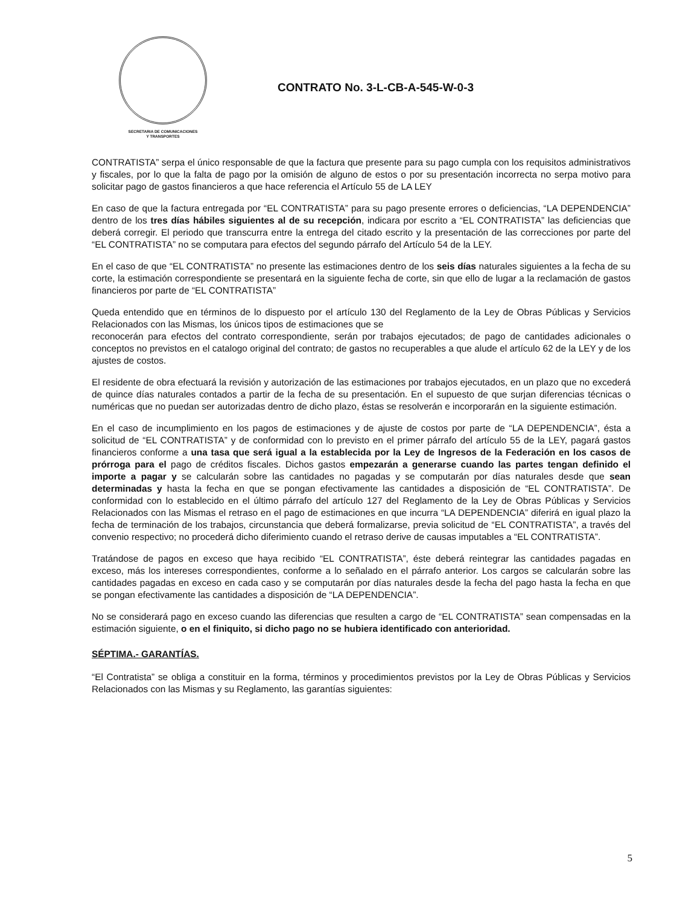SECRETARIA DE COMUNICACIONES
Y TRANSPORTES
CONTRATO No. 3-L-CB-A-545-W-0-3
CONTRATISTA” serpa el único responsable de que la factura que presente para su pago cumpla con los requisitos administrativos y fiscales, por lo que la falta de pago por la omisión de alguno de estos o por su presentación incorrecta no serpa motivo para solicitar pago de gastos financieros a que hace referencia el Artículo 55 de LA LEY
En caso de que la factura entregada por “EL CONTRATISTA” para su pago presente errores o deficiencias, “LA DEPENDENCIA” dentro de los tres días hábiles siguientes al de su recepción, indicara por escrito a “EL CONTRATISTA” las deficiencias que deberá corregir. El periodo que transcurra entre la entrega del citado escrito y la presentación de las correcciones por parte del “EL CONTRATISTA” no se computara para efectos del segundo párrafo del Artículo 54 de la LEY.
En el caso de que “EL CONTRATISTA” no presente las estimaciones dentro de los seis días naturales siguientes a la fecha de su corte, la estimación correspondiente se presentará en la siguiente fecha de corte, sin que ello de lugar a la reclamación de gastos financieros por parte de “EL CONTRATISTA”
Queda entendido que en términos de lo dispuesto por el artículo 130 del Reglamento de la Ley de Obras Públicas y Servicios Relacionados con las Mismas, los únicos tipos de estimaciones que se
reconocerán para efectos del contrato correspondiente, serán por trabajos ejecutados; de pago de cantidades adicionales o conceptos no previstos en el catalogo original del contrato; de gastos no recuperables a que alude el artículo 62 de la LEY y de los ajustes de costos.
El residente de obra efectuará la revisión y autorización de las estimaciones por trabajos ejecutados, en un plazo que no excederá de quince días naturales contados a partir de la fecha de su presentación. En el supuesto de que surjan diferencias técnicas o numéricas que no puedan ser autorizadas dentro de dicho plazo, éstas se resolverán e incorporarán en la siguiente estimación.
En el caso de incumplimiento en los pagos de estimaciones y de ajuste de costos por parte de “LA DEPENDENCIA”, ésta a solicitud de “EL CONTRATISTA” y de conformidad con lo previsto en el primer párrafo del artículo 55 de la LEY, pagará gastos financieros conforme a una tasa que será igual a la establecida por la Ley de Ingresos de la Federación en los casos de prórroga para el pago de créditos fiscales. Dichos gastos empezarán a generarse cuando las partes tengan definido el importe a pagar y se calcularán sobre las cantidades no pagadas y se computarán por días naturales desde que sean determinadas y hasta la fecha en que se pongan efectivamente las cantidades a disposición de “EL CONTRATISTA”. De conformidad con lo establecido en el último párrafo del artículo 127 del Reglamento de la Ley de Obras Públicas y Servicios Relacionados con las Mismas el retraso en el pago de estimaciones en que incurra “LA DEPENDENCIA” diferirá en igual plazo la fecha de terminación de los trabajos, circunstancia que deberá formalizarse, previa solicitud de “EL CONTRATISTA”, a través del convenio respectivo; no procederá dicho diferimiento cuando el retraso derive de causas imputables a “EL CONTRATISTA”.
Tratándose de pagos en exceso que haya recibido “EL CONTRATISTA”, éste deberá reintegrar las cantidades pagadas en exceso, más los intereses correspondientes, conforme a lo señalado en el párrafo anterior. Los cargos se calcularán sobre las cantidades pagadas en exceso en cada caso y se computarán por días naturales desde la fecha del pago hasta la fecha en que se pongan efectivamente las cantidades a disposición de “LA DEPENDENCIA”.
No se considerará pago en exceso cuando las diferencias que resulten a cargo de “EL CONTRATISTA” sean compensadas en la estimación siguiente, o en el finiquito, si dicho pago no se hubiera identificado con anterioridad.
SÉPTIMA.- GARANTÍAS.
“El Contratista” se obliga a constituir en la forma, términos y procedimientos previstos por la Ley de Obras Públicas y Servicios Relacionados con las Mismas y su Reglamento, las garantías siguientes:
5